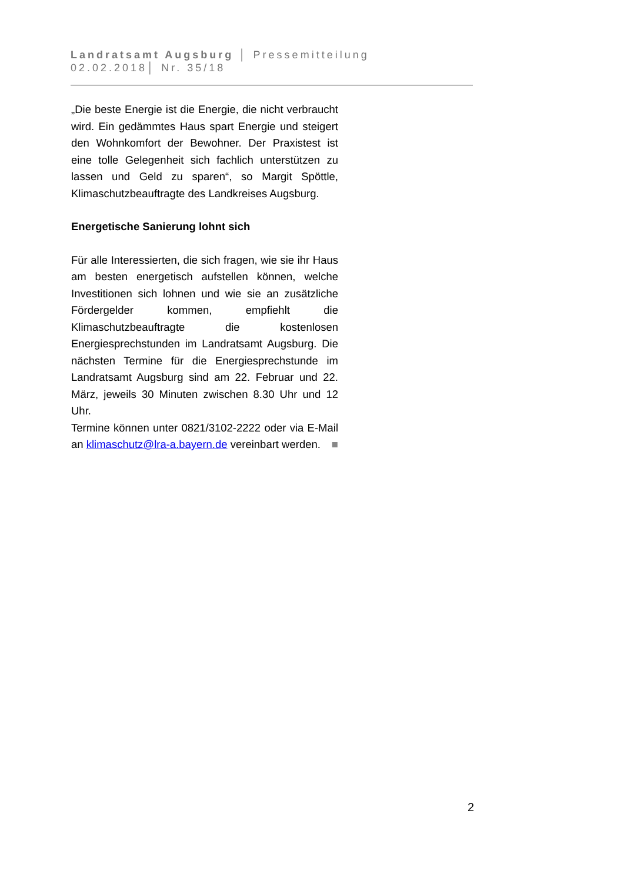Landratsamt Augsburg │ Pressemitteilung
02.02.2018│ Nr. 35/18
„Die beste Energie ist die Energie, die nicht verbraucht wird. Ein gedämmtes Haus spart Energie und steigert den Wohnkomfort der Bewohner. Der Praxistest ist eine tolle Gelegenheit sich fachlich unterstützen zu lassen und Geld zu sparen“, so Margit Spöttle, Klimaschutzbeauftragte des Landkreises Augsburg.
Energetische Sanierung lohnt sich
Für alle Interessierten, die sich fragen, wie sie ihr Haus am besten energetisch aufstellen können, welche Investitionen sich lohnen und wie sie an zusätzliche Fördergelder kommen, empfiehlt die Klimaschutzbeauftragte die kostenlosen Energiesprechstunden im Landratsamt Augsburg. Die nächsten Termine für die Energiesprechstunde im Landratsamt Augsburg sind am 22. Februar und 22. März, jeweils 30 Minuten zwischen 8.30 Uhr und 12 Uhr.
Termine können unter 0821/3102-2222 oder via E-Mail an klimaschutz@lra-a.bayern.de vereinbart werden. ■
2